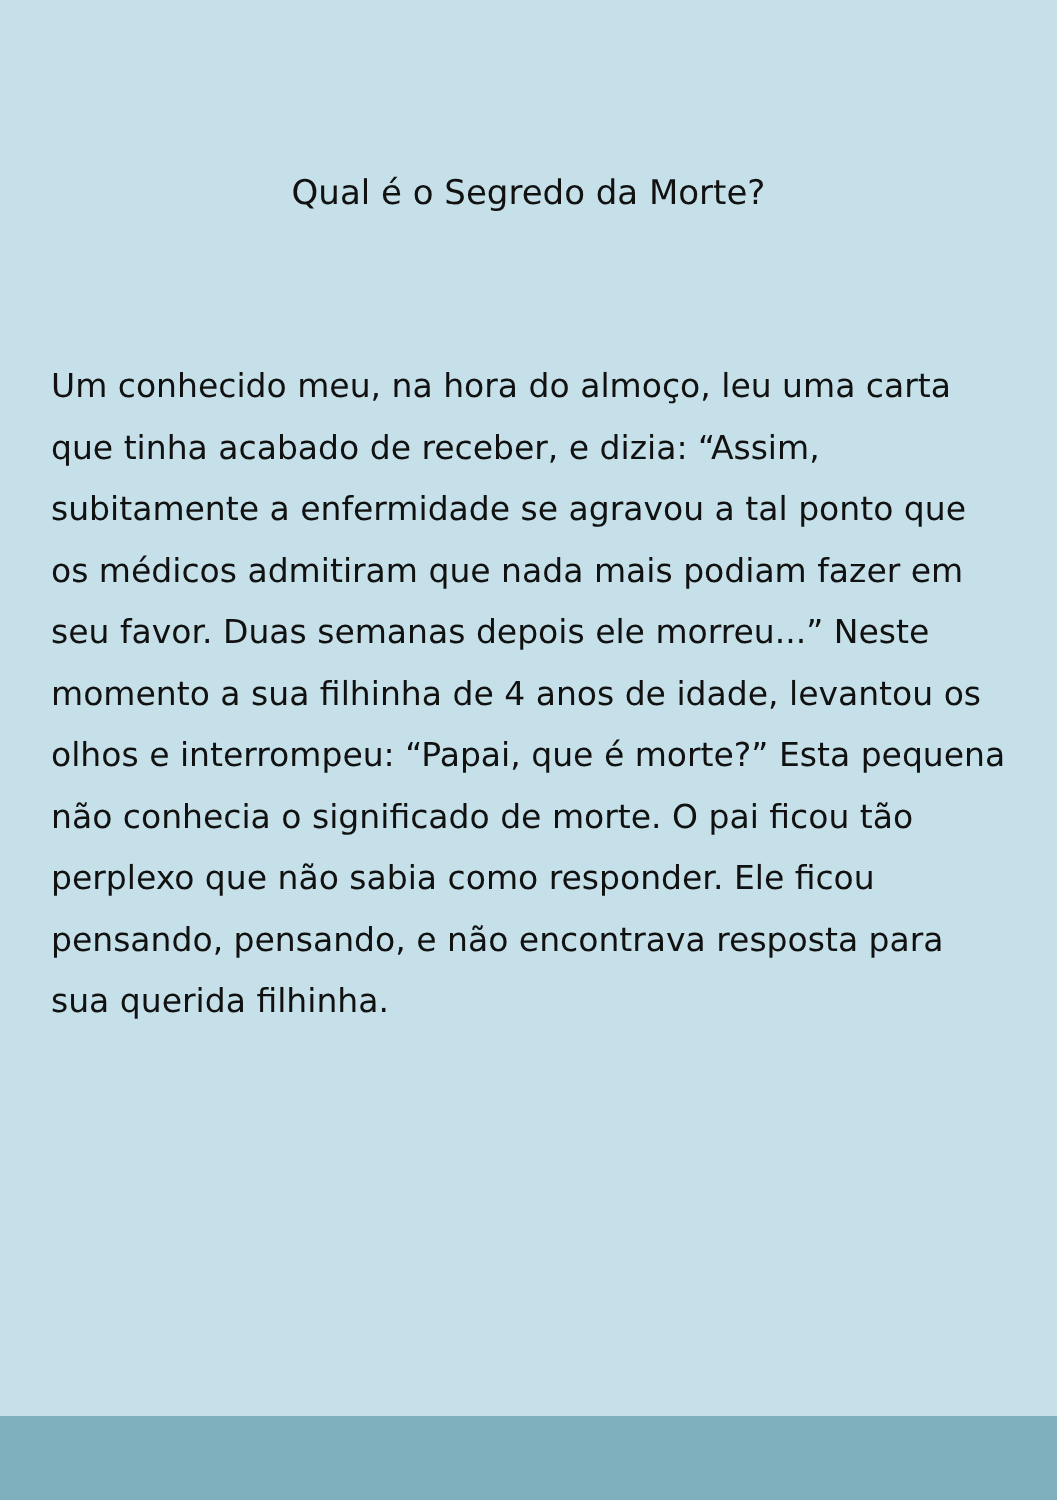Qual é o Segredo da Morte?
Um conhecido meu, na hora do almoço, leu uma carta que tinha acabado de receber, e dizia: “Assim, subitamente a enfermidade se agravou a tal ponto que os médicos admitiram que nada mais podiam fazer em seu favor. Duas semanas depois ele morreu...” Neste momento a sua filhinha de 4 anos de idade, levantou os olhos e interrompeu: “Papai, que é morte?” Esta pequena não conhecia o significado de morte. O pai ficou tão perplexo que não sabia como responder. Ele ficou pensando, pensando, e não encontrava resposta para sua querida filhinha.